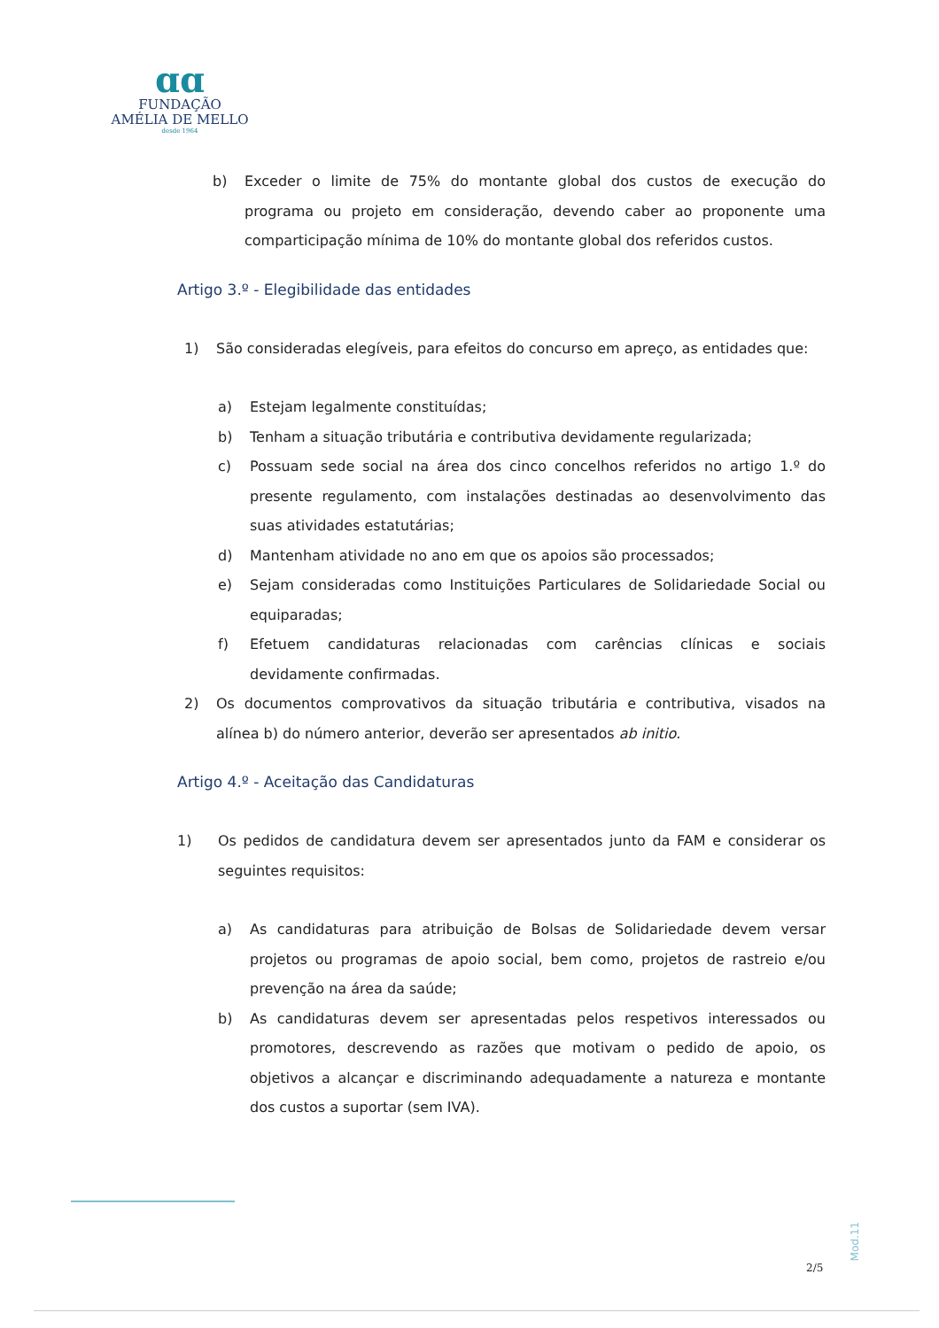ɑɑ
FUNDAÇÃO
AMÉLIA DE MELLO
desde 1964
b) Exceder o limite de 75% do montante global dos custos de execução do programa ou projeto em consideração, devendo caber ao proponente uma comparticipação mínima de 10% do montante global dos referidos custos.
Artigo 3.º - Elegibilidade das entidades
1) São consideradas elegíveis, para efeitos do concurso em apreço, as entidades que:
a) Estejam legalmente constituídas;
b) Tenham a situação tributária e contributiva devidamente regularizada;
c) Possuam sede social na área dos cinco concelhos referidos no artigo 1.º do presente regulamento, com instalações destinadas ao desenvolvimento das suas atividades estatutárias;
d) Mantenham atividade no ano em que os apoios são processados;
e) Sejam consideradas como Instituições Particulares de Solidariedade Social ou equiparadas;
f) Efetuem candidaturas relacionadas com carências clínicas e sociais devidamente confirmadas.
2) Os documentos comprovativos da situação tributária e contributiva, visados na alínea b) do número anterior, deverão ser apresentados ab initio.
Artigo 4.º - Aceitação das Candidaturas
1) Os pedidos de candidatura devem ser apresentados junto da FAM e considerar os seguintes requisitos:
a) As candidaturas para atribuição de Bolsas de Solidariedade devem versar projetos ou programas de apoio social, bem como, projetos de rastreio e/ou prevenção na área da saúde;
b) As candidaturas devem ser apresentadas pelos respetivos interessados ou promotores, descrevendo as razões que motivam o pedido de apoio, os objetivos a alcançar e discriminando adequadamente a natureza e montante dos custos a suportar (sem IVA).
Mod.11
2/5